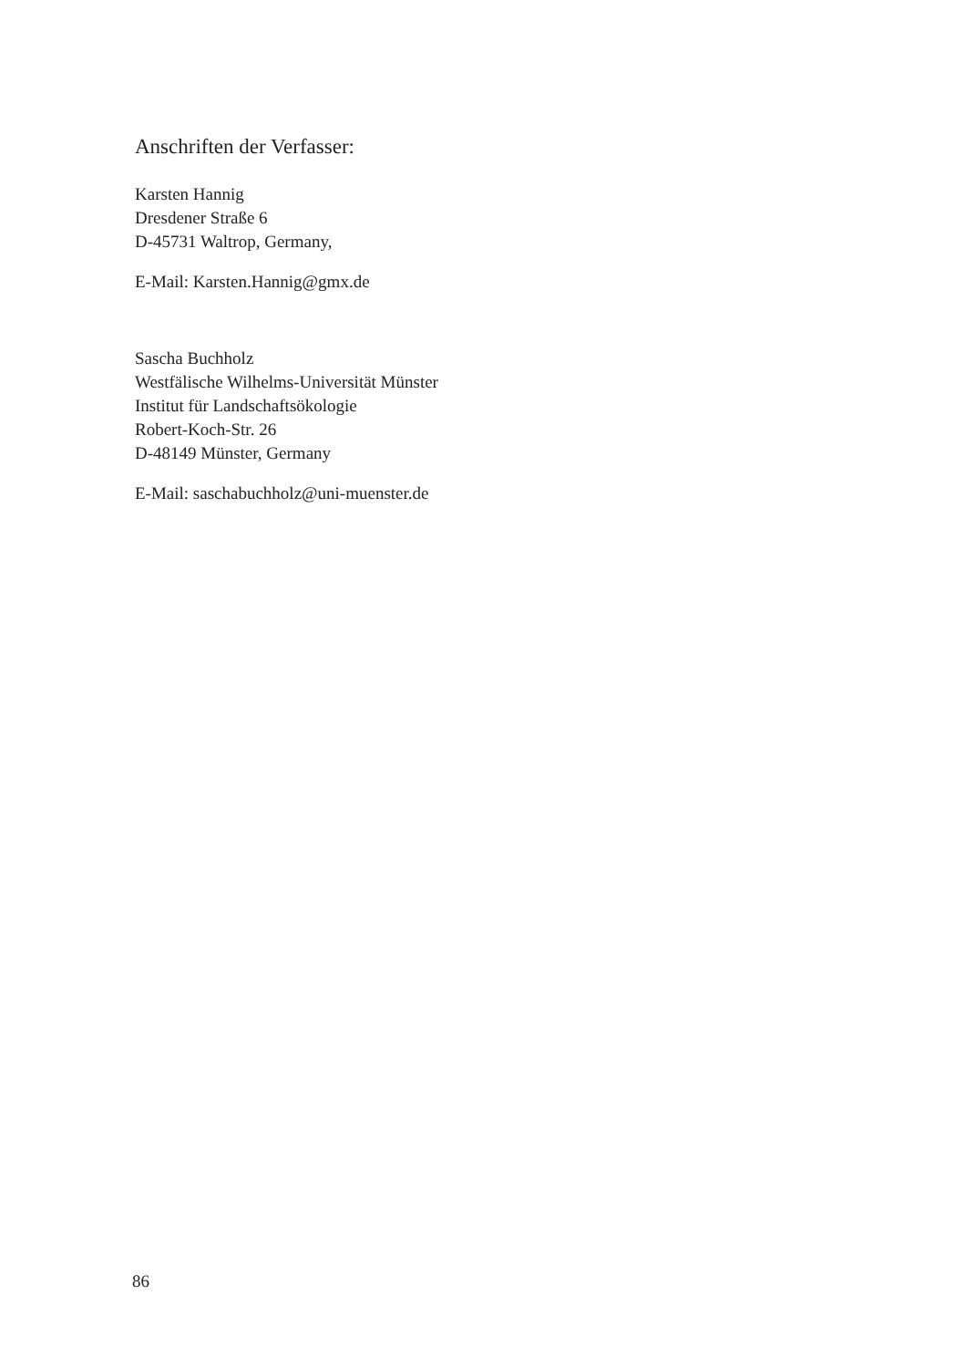Anschriften der Verfasser:
Karsten Hannig
Dresdener Straße 6
D-45731 Waltrop, Germany,
E-Mail: Karsten.Hannig@gmx.de
Sascha Buchholz
Westfälische Wilhelms-Universität Münster
Institut für Landschaftsökologie
Robert-Koch-Str. 26
D-48149 Münster, Germany
E-Mail: saschabuchholz@uni-muenster.de
86